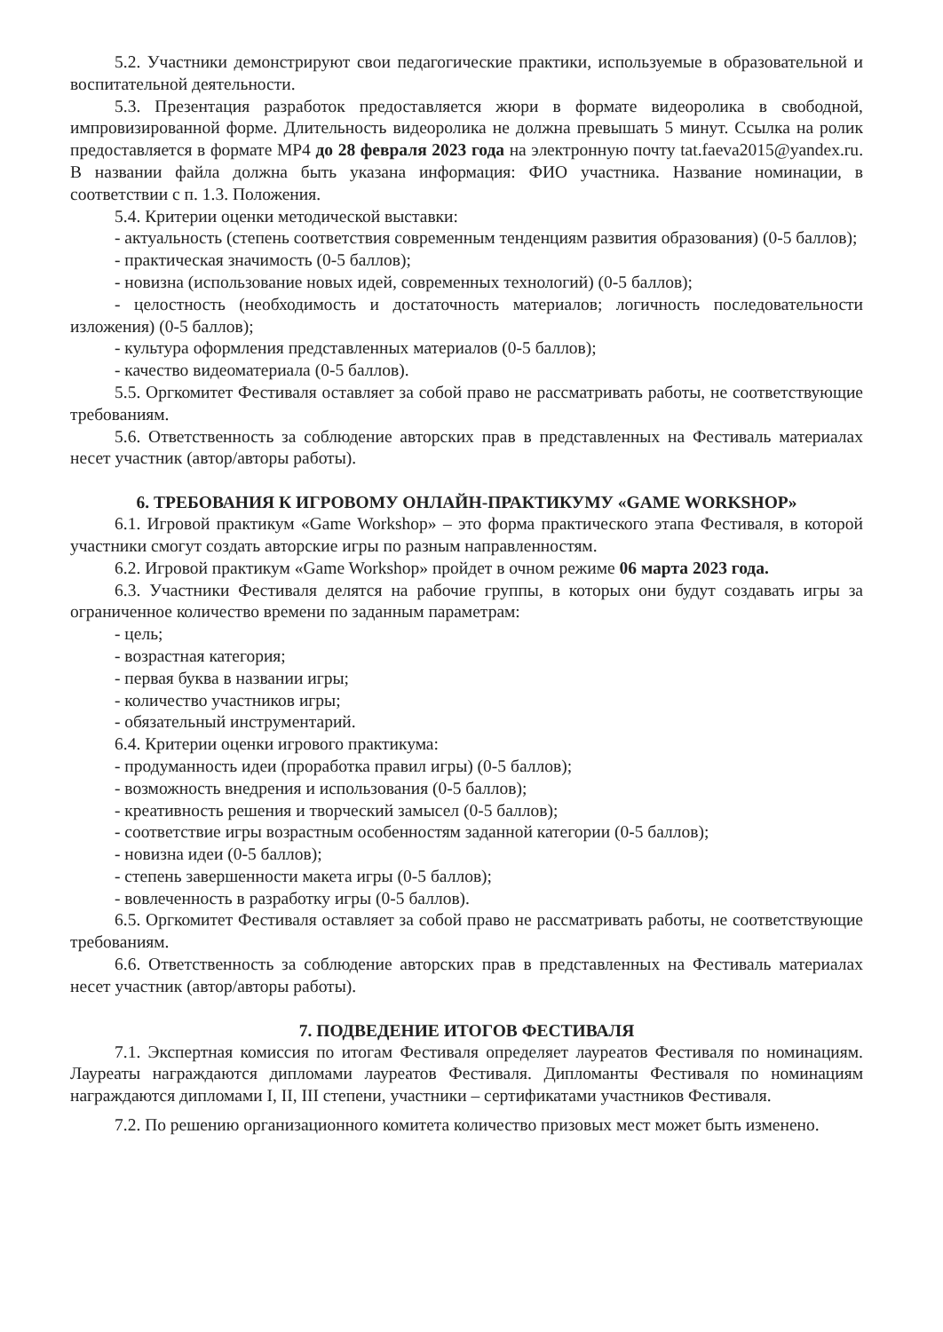5.2. Участники демонстрируют свои педагогические практики, используемые в образовательной и воспитательной деятельности.
5.3. Презентация разработок предоставляется жюри в формате видеоролика в свободной, импровизированной форме. Длительность видеоролика не должна превышать 5 минут. Ссылка на ролик предоставляется в формате MP4 до 28 февраля 2023 года на электронную почту tat.faeva2015@yandex.ru. В названии файла должна быть указана информация: ФИО участника. Название номинации, в соответствии с п. 1.3. Положения.
5.4. Критерии оценки методической выставки:
- актуальность (степень соответствия современным тенденциям развития образования) (0-5 баллов);
- практическая значимость (0-5 баллов);
- новизна (использование новых идей, современных технологий) (0-5 баллов);
- целостность (необходимость и достаточность материалов; логичность последовательности изложения) (0-5 баллов);
- культура оформления представленных материалов (0-5 баллов);
- качество видеоматериала (0-5 баллов).
5.5. Оргкомитет Фестиваля оставляет за собой право не рассматривать работы, не соответствующие требованиям.
5.6. Ответственность за соблюдение авторских прав в представленных на Фестиваль материалах несет участник (автор/авторы работы).
6. ТРЕБОВАНИЯ К ИГРОВОМУ ОНЛАЙН-ПРАКТИКУМУ «GAME WORKSHOP»
6.1. Игровой практикум «Game Workshop» – это форма практического этапа Фестиваля, в которой участники смогут создать авторские игры по разным направленностям.
6.2. Игровой практикум «Game Workshop» пройдет в очном режиме 06 марта 2023 года.
6.3. Участники Фестиваля делятся на рабочие группы, в которых они будут создавать игры за ограниченное количество времени по заданным параметрам:
- цель;
- возрастная категория;
- первая буква в названии игры;
- количество участников игры;
- обязательный инструментарий.
6.4. Критерии оценки игрового практикума:
- продуманность идеи (проработка правил игры) (0-5 баллов);
- возможность внедрения и использования (0-5 баллов);
- креативность решения и творческий замысел (0-5 баллов);
- соответствие игры возрастным особенностям заданной категории (0-5 баллов);
- новизна идеи (0-5 баллов);
- степень завершенности макета игры (0-5 баллов);
- вовлеченность в разработку игры (0-5 баллов).
6.5. Оргкомитет Фестиваля оставляет за собой право не рассматривать работы, не соответствующие требованиям.
6.6. Ответственность за соблюдение авторских прав в представленных на Фестиваль материалах несет участник (автор/авторы работы).
7. ПОДВЕДЕНИЕ ИТОГОВ ФЕСТИВАЛЯ
7.1. Экспертная комиссия по итогам Фестиваля определяет лауреатов Фестиваля по номинациям. Лауреаты награждаются дипломами лауреатов Фестиваля. Дипломанты Фестиваля по номинациям награждаются дипломами I, II, III степени, участники – сертификатами участников Фестиваля.
7.2. По решению организационного комитета количество призовых мест может быть изменено.